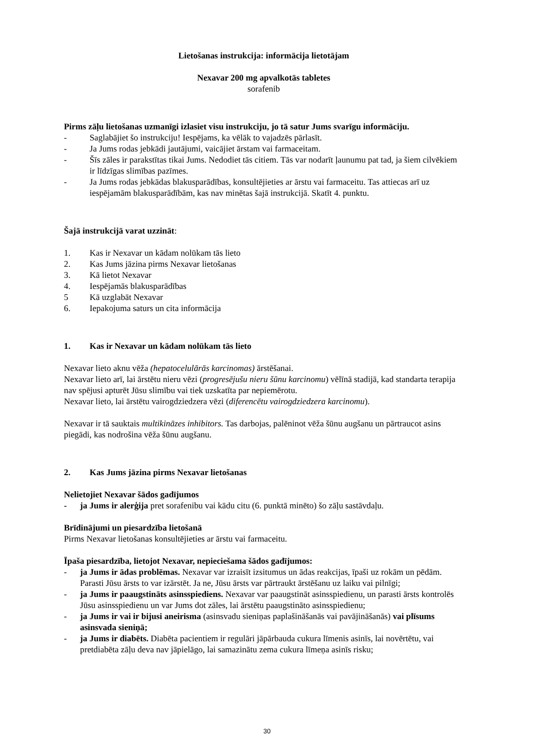Lietošanas instrukcija: informācija lietotājam
Nexavar 200 mg apvalkotās tabletes
sorafenib
Pirms zāļu lietošanas uzmanīgi izlasiet visu instrukciju, jo tā satur Jums svarīgu informāciju.
- Saglabājiet šo instrukciju! Iespējams, ka vēlāk to vajadzēs pārlasīt.
- Ja Jums rodas jebkādi jautājumi, vaicājiet ārstam vai farmaceitam.
- Šīs zāles ir parakstītas tikai Jums. Nedodiet tās citiem. Tās var nodarīt ļaunumu pat tad, ja šiem cilvēkiem ir līdzīgas slimības pazīmes.
- Ja Jums rodas jebkādas blakusparādības, konsultējieties ar ārstu vai farmaceitu. Tas attiecas arī uz iespējamām blakusparādībām, kas nav minētas šajā instrukcijā. Skatīt 4. punktu.
Šajā instrukcijā varat uzzināt:
1. Kas ir Nexavar un kādam nolūkam tās lieto
2. Kas Jums jāzina pirms Nexavar lietošanas
3. Kā lietot Nexavar
4. Iespējamās blakusparādības
5 Kā uzglabāt Nexavar
6. Iepakojuma saturs un cita informācija
1. Kas ir Nexavar un kādam nolūkam tās lieto
Nexavar lieto aknu vēža (hepatocelulārās karcinomas) ārstēšanai.
Nexavar lieto arī, lai ārstētu nieru vēzi (progresējušu nieru šūnu karcinomu) vēlīnā stadijā, kad standarta terapija nav spējusi apturēt Jūsu slimību vai tiek uzskatīta par nepiemērotu.
Nexavar lieto, lai ārstētu vairogdziedzera vēzi (diferencētu vairogdziedzera karcinomu).
Nexavar ir tā sauktais multikināzes inhibitors. Tas darbojas, palēninot vēža šūnu augšanu un pārtraucot asins piegādi, kas nodrošina vēža šūnu augšanu.
2. Kas Jums jāzina pirms Nexavar lietošanas
Nelietojiet Nexavar šādos gadījumos
- ja Jums ir alerģija pret sorafenibu vai kādu citu (6. punktā minēto) šo zāļu sastāvdaļu.
Brīdinājumi un piesardzība lietošanā
Pirms Nexavar lietošanas konsultējieties ar ārstu vai farmaceitu.
Īpaša piesardzība, lietojot Nexavar, nepieciešama šādos gadījumos:
- ja Jums ir ādas problēmas. Nexavar var izraisīt izsitumus un ādas reakcijas, īpaši uz rokām un pēdām. Parasti Jūsu ārsts to var izārstēt. Ja ne, Jūsu ārsts var pārtraukt ārstēšanu uz laiku vai pilnīgi;
- ja Jums ir paaugstināts asinsspiediens. Nexavar var paaugstināt asinsspiedienu, un parasti ārsts kontrolēs Jūsu asinsspiedienu un var Jums dot zāles, lai ārstētu paaugstināto asinsspiedienu;
- ja Jums ir vai ir bijusi aneirisma (asinsvadu sieniņas paplašināšanās vai pavājināšanās) vai plīsums asinsvada sieniņā;
- ja Jums ir diabēts. Diabēta pacientiem ir regulāri jāpārbauda cukura līmenis asinīs, lai novērtētu, vai pretdiabēta zāļu deva nav jāpielāgo, lai samazinātu zema cukura līmeņa asinīs risku;
30